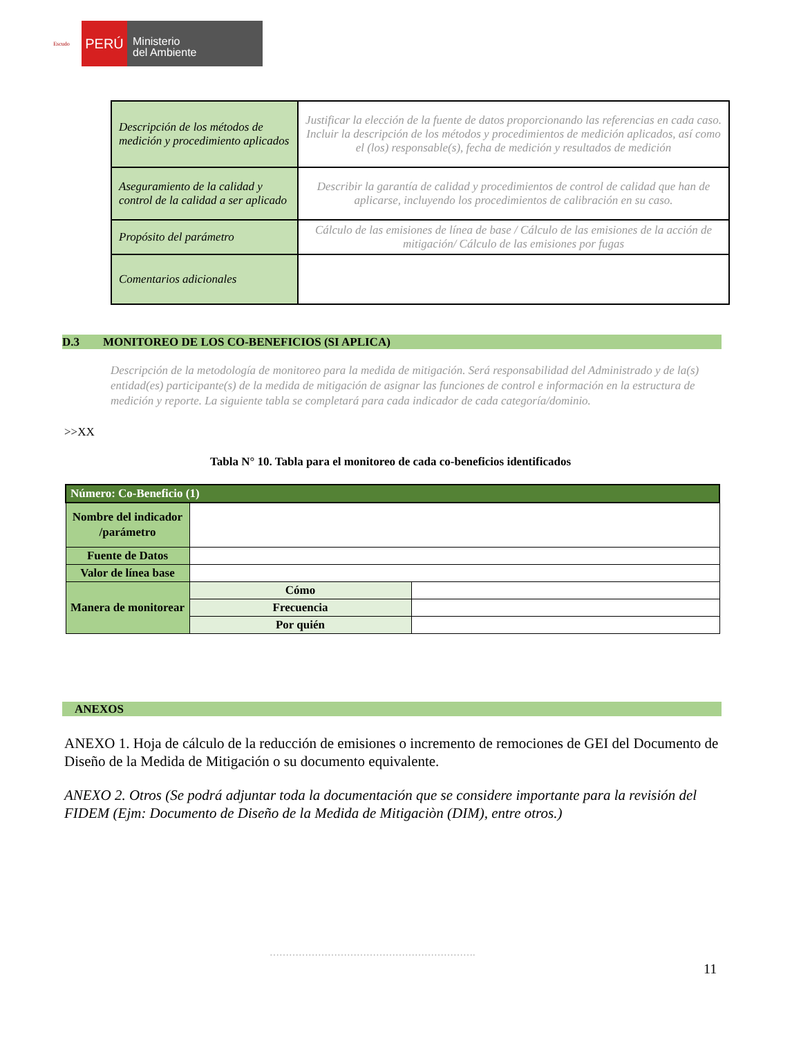Escudo
PERÚ
Ministerio
del Ambiente
| Descripción de los métodos de medición y procedimiento aplicados | Justificar la elección de la fuente de datos proporcionando las referencias en cada caso. Incluir la descripción de los métodos y procedimientos de medición aplicados, así como el (los) responsable(s), fecha de medición y resultados de medición |
| Aseguramiento de la calidad y control de la calidad a ser aplicado | Describir la garantía de calidad y procedimientos de control de calidad que han de aplicarse, incluyendo los procedimientos de calibración en su caso. |
| Propósito del parámetro | Cálculo de las emisiones de línea de base / Cálculo de las emisiones de la acción de mitigación/ Cálculo de las emisiones por fugas |
| Comentarios adicionales | |
D.3 MONITOREO DE LOS CO-BENEFICIOS (SI APLICA)
Descripción de la metodología de monitoreo para la medida de mitigación. Será responsabilidad del Administrado y de la(s) entidad(es) participante(s) de la medida de mitigación de asignar las funciones de control e información en la estructura de medición y reporte. La siguiente tabla se completará para cada indicador de cada categoría/dominio.
>>XX
Tabla N° 10. Tabla para el monitoreo de cada co-beneficios identificados
| Número: Co-Beneficio (1) | | |
| Nombre del indicador /parámetro | | |
| Fuente de Datos | | |
| Valor de línea base | | |
| Manera de monitorear | Cómo | |
| | Frecuencia | |
| | Por quién | |
ANEXOS
ANEXO 1. Hoja de cálculo de la reducción de emisiones o incremento de remociones de GEI del Documento de Diseño de la Medida de Mitigación o su documento equivalente.
ANEXO 2. Otros (Se podrá adjuntar toda la documentación que se considere importante para la revisión del FIDEM (Ejm: Documento de Diseño de la Medida de Mitigaciòn (DIM), entre otros.)
……………………………………………………….
11